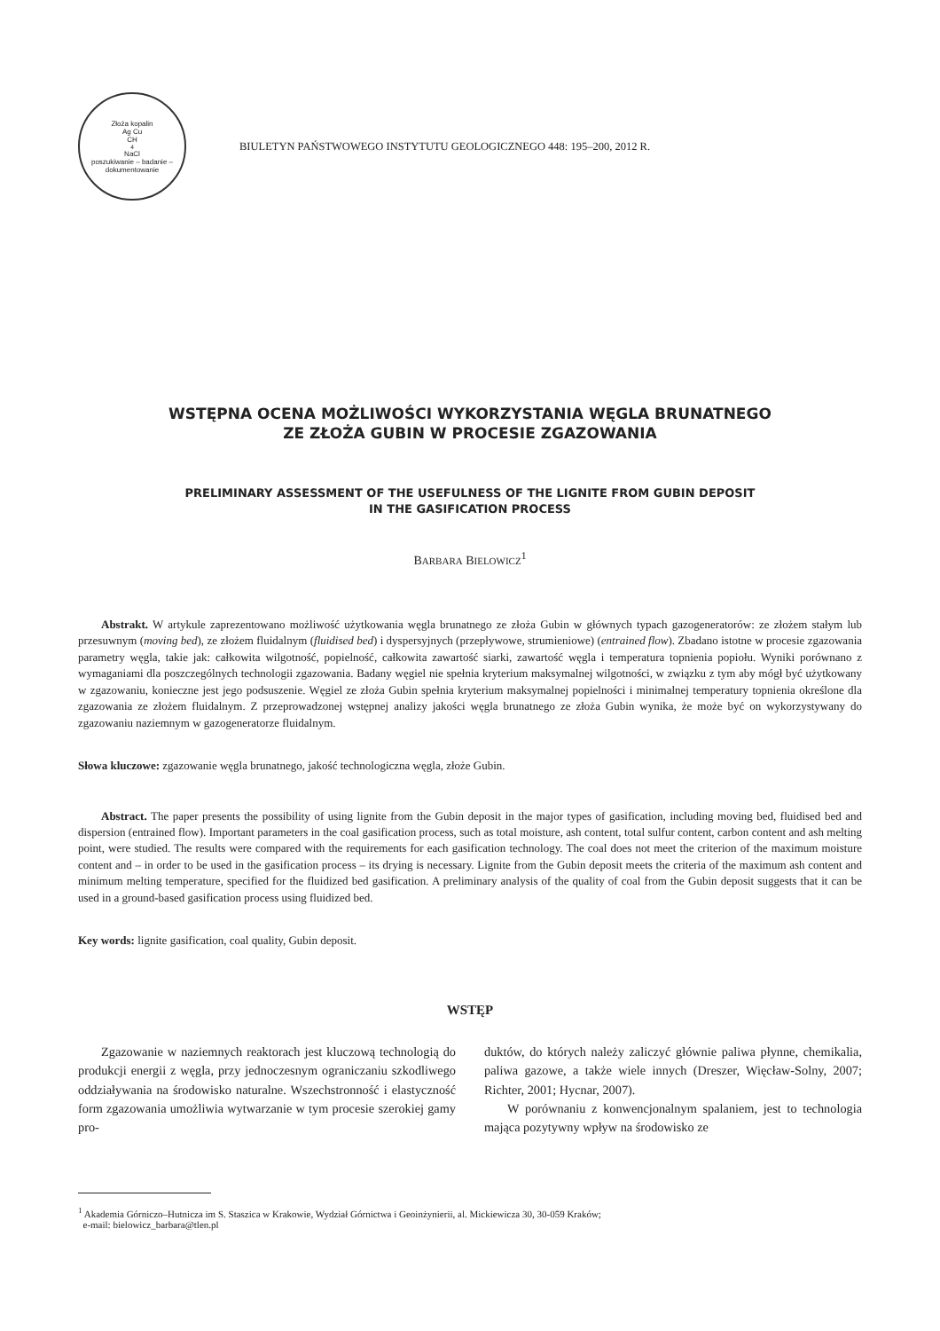Złoża kopalin
Ag Cu
CH<sub>4</sub> NaCl
poszukiwanie – badanie – dokumentowanie
BIULETYN PAŃSTWOWEGO INSTYTUTU GEOLOGICZNEGO 448: 195–200, 2012 R.
WSTĘPNA OCENA MOŻLIWOŚCI WYKORZYSTANIA WĘGLA BRUNATNEGO
ZE ZŁOŻA GUBIN W PROCESIE ZGAZOWANIA
PRELIMINARY ASSESSMENT OF THE USEFULNESS OF THE LIGNITE FROM GUBIN DEPOSIT
IN THE GASIFICATION PROCESS
BARBARA BIELOWICZ<sup>1</sup>
Abstrakt. W artykule zaprezentowano możliwość użytkowania węgla brunatnego ze złoża Gubin w głównych typach gazogeneratorów: ze złożem stałym lub przesuwnym (moving bed), ze złożem fluidalnym (fluidised bed) i dyspersyjnych (przepływowe, strumieniowe) (entrained flow). Zbadano istotne w procesie zgazowania parametry węgla, takie jak: całkowita wilgotność, popielność, całkowita zawartość siarki, zawartość węgla i temperatura topnienia popiołu. Wyniki porównano z wymaganiami dla poszczególnych technologii zgazowania. Badany węgiel nie spełnia kryterium maksymalnej wilgotności, w związku z tym aby mógł być użytkowany w zgazowaniu, konieczne jest jego podsuszenie. Węgiel ze złoża Gubin spełnia kryterium maksymalnej popielności i minimalnej temperatury topnienia określone dla zgazowania ze złożem fluidalnym. Z przeprowadzonej wstępnej analizy jakości węgla brunatnego ze złoża Gubin wynika, że może być on wykorzystywany do zgazowaniu naziemnym w gazogeneratorze fluidalnym.
Słowa kluczowe: zgazowanie węgla brunatnego, jakość technologiczna węgla, złoże Gubin.
Abstract. The paper presents the possibility of using lignite from the Gubin deposit in the major types of gasification, including moving bed, fluidised bed and dispersion (entrained flow). Important parameters in the coal gasification process, such as total moisture, ash content, total sulfur content, carbon content and ash melting point, were studied. The results were compared with the requirements for each gasification technology. The coal does not meet the criterion of the maximum moisture content and – in order to be used in the gasification process – its drying is necessary. Lignite from the Gubin deposit meets the criteria of the maximum ash content and minimum melting temperature, specified for the fluidized bed gasification. A preliminary analysis of the quality of coal from the Gubin deposit suggests that it can be used in a ground-based gasification process using fluidized bed.
Key words: lignite gasification, coal quality, Gubin deposit.
WSTĘP
Zgazowanie w naziemnych reaktorach jest kluczową technologią do produkcji energii z węgla, przy jednoczesnym ograniczaniu szkodliwego oddziaływania na środowisko naturalne. Wszechstronność i elastyczność form zgazowania umożliwia wytwarzanie w tym procesie szerokiej gamy pro-
duktów, do których należy zaliczyć głównie paliwa płynne, chemikalia, paliwa gazowe, a także wiele innych (Dreszer, Więcław-Solny, 2007; Richter, 2001; Hycnar, 2007).
W porównaniu z konwencjonalnym spalaniem, jest to technologia mająca pozytywny wpływ na środowisko ze
<sup>1</sup> Akademia Górniczo–Hutnicza im S. Staszica w Krakowie, Wydział Górnictwa i Geoinżynierii, al. Mickiewicza 30, 30-059 Kraków;
e-mail: bielowicz_barbara@tlen.pl